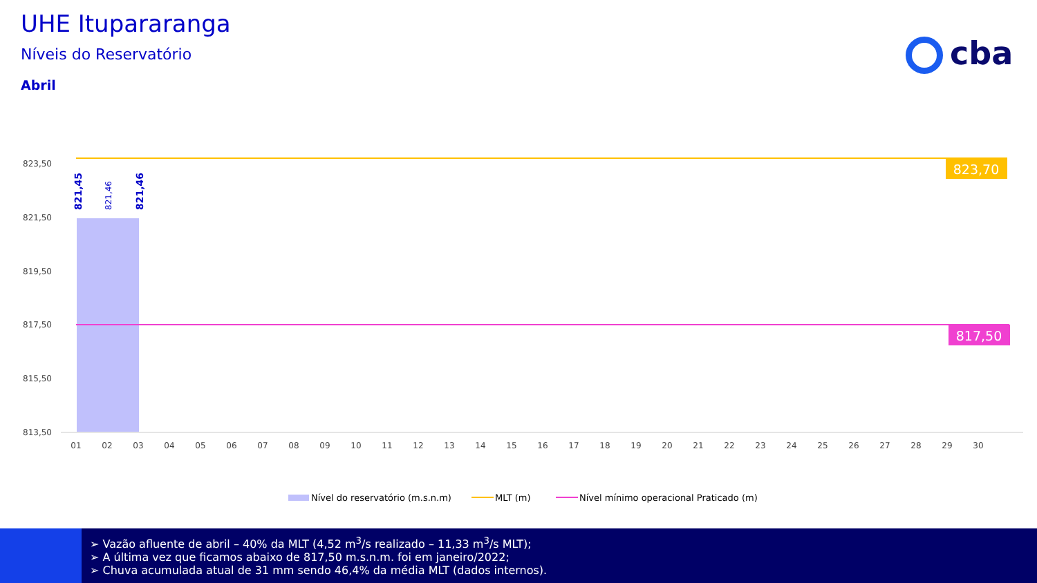UHE Itupararanga
Níveis do Reservatório
Abril
cba
823,70
817,50
821,45
821,46
821,46
823,50
821,50
819,50
817,50
815,50
813,50
01
02
03
04
05
06
07
08
09
10
11
12
13
14
15
16
17
18
19
20
21
22
23
24
25
26
27
28
29
30
Nível do reservatório (m.s.n.m)
MLT (m)
Nível mínimo operacional Praticado (m)
➢ Vazão afluente de abril – 40% da MLT (4,52 m<sup>3</sup>/s realizado – 11,33 m<sup>3</sup>/s MLT);
➢ A última vez que ficamos abaixo de 817,50 m.s.n.m. foi em janeiro/2022;
➢ Chuva acumulada atual de 31 mm sendo 46,4% da média MLT (dados internos).